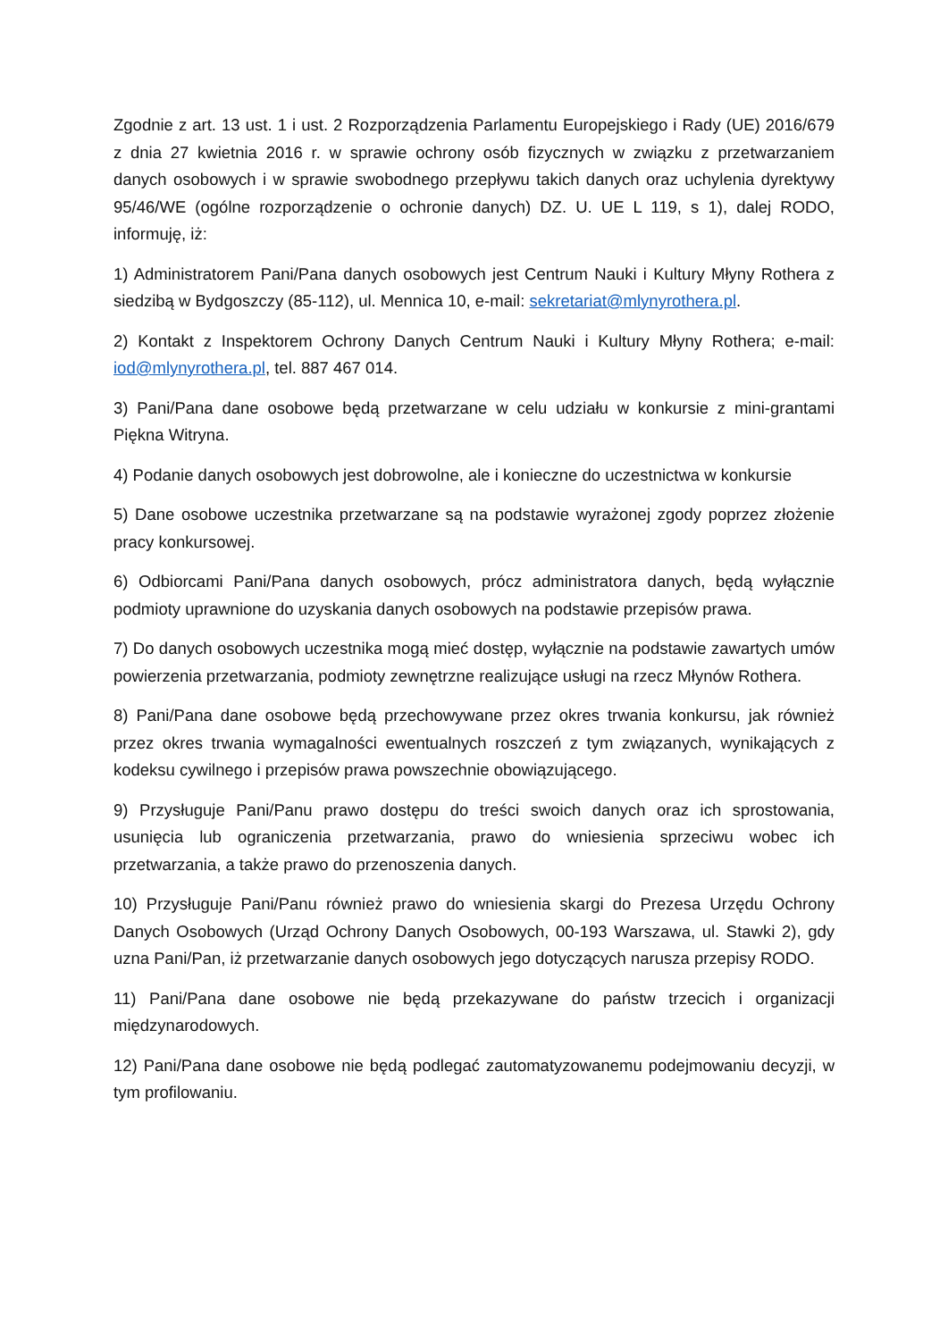Zgodnie z art. 13 ust. 1 i ust. 2 Rozporządzenia Parlamentu Europejskiego i Rady (UE) 2016/679 z dnia 27 kwietnia 2016 r. w sprawie ochrony osób fizycznych w związku z przetwarzaniem danych osobowych i w sprawie swobodnego przepływu takich danych oraz uchylenia dyrektywy 95/46/WE (ogólne rozporządzenie o ochronie danych) DZ. U. UE L 119, s 1), dalej RODO, informuję, iż:
1) Administratorem Pani/Pana danych osobowych jest Centrum Nauki i Kultury Młyny Rothera z siedzibą w Bydgoszczy (85-112), ul. Mennica 10, e-mail: sekretariat@mlynyrothera.pl.
2) Kontakt z Inspektorem Ochrony Danych Centrum Nauki i Kultury Młyny Rothera; e-mail: iod@mlynyrothera.pl, tel. 887 467 014.
3) Pani/Pana dane osobowe będą przetwarzane w celu udziału w konkursie z mini-grantami Piękna Witryna.
4) Podanie danych osobowych jest dobrowolne, ale i konieczne do uczestnictwa w konkursie
5) Dane osobowe uczestnika przetwarzane są na podstawie wyrażonej zgody poprzez złożenie pracy konkursowej.
6) Odbiorcami Pani/Pana danych osobowych, prócz administratora danych, będą wyłącznie podmioty uprawnione do uzyskania danych osobowych na podstawie przepisów prawa.
7) Do danych osobowych uczestnika mogą mieć dostęp, wyłącznie na podstawie zawartych umów powierzenia przetwarzania, podmioty zewnętrzne realizujące usługi na rzecz Młynów Rothera.
8) Pani/Pana dane osobowe będą przechowywane przez okres trwania konkursu, jak również przez okres trwania wymagalności ewentualnych roszczeń z tym związanych, wynikających z kodeksu cywilnego i przepisów prawa powszechnie obowiązującego.
9) Przysługuje Pani/Panu prawo dostępu do treści swoich danych oraz ich sprostowania, usunięcia lub ograniczenia przetwarzania, prawo do wniesienia sprzeciwu wobec ich przetwarzania, a także prawo do przenoszenia danych.
10) Przysługuje Pani/Panu również prawo do wniesienia skargi do Prezesa Urzędu Ochrony Danych Osobowych (Urząd Ochrony Danych Osobowych, 00-193 Warszawa, ul. Stawki 2), gdy uzna Pani/Pan, iż przetwarzanie danych osobowych jego dotyczących narusza przepisy RODO.
11) Pani/Pana dane osobowe nie będą przekazywane do państw trzecich i organizacji międzynarodowych.
12) Pani/Pana dane osobowe nie będą podlegać zautomatyzowanemu podejmowaniu decyzji, w tym profilowaniu.